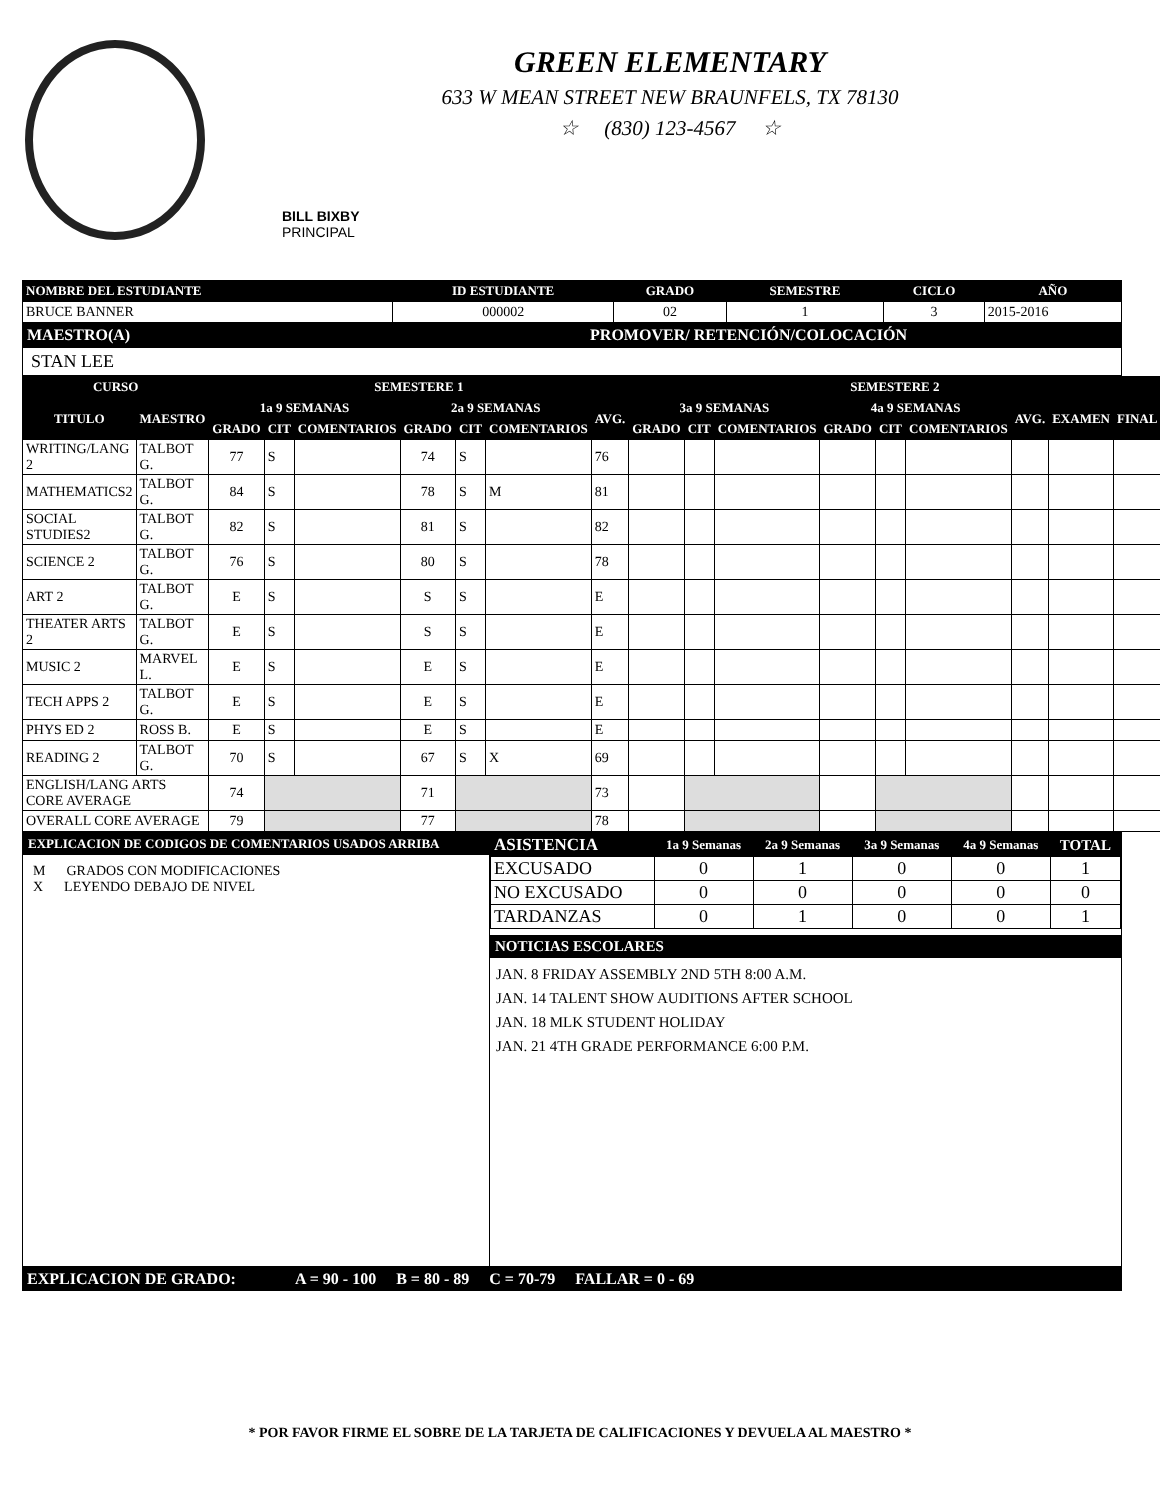GREEN ELEMENTARY
633 W MEAN STREET NEW BRAUNFELS, TX 78130
☆ (830) 123-4567 ☆
BILL BIXBY
PRINCIPAL
| NOMBRE DEL ESTUDIANTE | ID ESTUDIANTE | GRADO | SEMESTRE | CICLO | AÑO |
| --- | --- | --- | --- | --- | --- |
| BRUCE BANNER | 000002 | 02 | 1 | 3 | 2015-2016 |
MAESTRO(A) PROMOVER/ RETENCIÓN/COLOCACIÓN
STAN LEE
| CURSO | | SEMESTERE 1 | | | | | | | SEMESTERE 2 | | | | | | | | |
| --- | --- | --- | --- | --- | --- | --- | --- | --- | --- | --- | --- | --- | --- | --- | --- | --- | --- |
| TITULO | MAESTRO | 1a 9 SEMANAS | | | 2a 9 SEMANAS | | | AVG. | 3a 9 SEMANAS | | | 4a 9 SEMANAS | | | AVG. | EXAMEN | FINAL |
| | | GRADO | CIT | COMENTARIOS | GRADO | CIT | COMENTARIOS | | GRADO | CIT | COMENTARIOS | GRADO | CIT | COMENTARIOS | | | |
| WRITING/LANG 2 | TALBOT G. | 77 | S | | 74 | S | | 76 | | | | | | | | | |
| MATHEMATICS2 | TALBOT G. | 84 | S | | 78 | S | M | 81 | | | | | | | | | |
| SOCIAL STUDIES2 | TALBOT G. | 82 | S | | 81 | S | | 82 | | | | | | | | | |
| SCIENCE 2 | TALBOT G. | 76 | S | | 80 | S | | 78 | | | | | | | | | |
| ART 2 | TALBOT G. | E | S | | S | S | | E | | | | | | | | | |
| THEATER ARTS 2 | TALBOT G. | E | S | | S | S | | E | | | | | | | | | |
| MUSIC 2 | MARVEL L. | E | S | | E | S | | E | | | | | | | | | |
| TECH APPS 2 | TALBOT G. | E | S | | E | S | | E | | | | | | | | | |
| PHYS ED 2 | ROSS B. | E | S | | E | S | | E | | | | | | | | | |
| READING 2 | TALBOT G. | 70 | S | | 67 | S | X | 69 | | | | | | | | | |
| ENGLISH/LANG ARTS CORE AVERAGE | | 74 | | | 71 | | | 73 | | | | | | | | | |
| OVERALL CORE AVERAGE | | 79 | | | 77 | | | 78 | | | | | | | | | |
EXPLICACION DE CODIGOS DE COMENTARIOS USADOS ARRIBA
M GRADOS CON MODIFICACIONES
X LEYENDO DEBAJO DE NIVEL
| ASISTENCIA | 1a 9 Semanas | 2a 9 Semanas | 3a 9 Semanas | 4a 9 Semanas | TOTAL |
| --- | --- | --- | --- | --- | --- |
| EXCUSADO | 0 | 1 | 0 | 0 | 1 |
| NO EXCUSADO | 0 | 0 | 0 | 0 | 0 |
| TARDANZAS | 0 | 1 | 0 | 0 | 1 |
NOTICIAS ESCOLARES
JAN. 8 FRIDAY ASSEMBLY 2ND 5TH 8:00 A.M.
JAN. 14 TALENT SHOW AUDITIONS AFTER SCHOOL
JAN. 18 MLK STUDENT HOLIDAY
JAN. 21 4TH GRADE PERFORMANCE 6:00 P.M.
EXPLICACION DE GRADO: A = 90 - 100 B = 80 - 89 C = 70-79 FALLAR = 0 - 69
* POR FAVOR FIRME EL SOBRE DE LA TARJETA DE CALIFICACIONES Y DEVUELA AL MAESTRO *